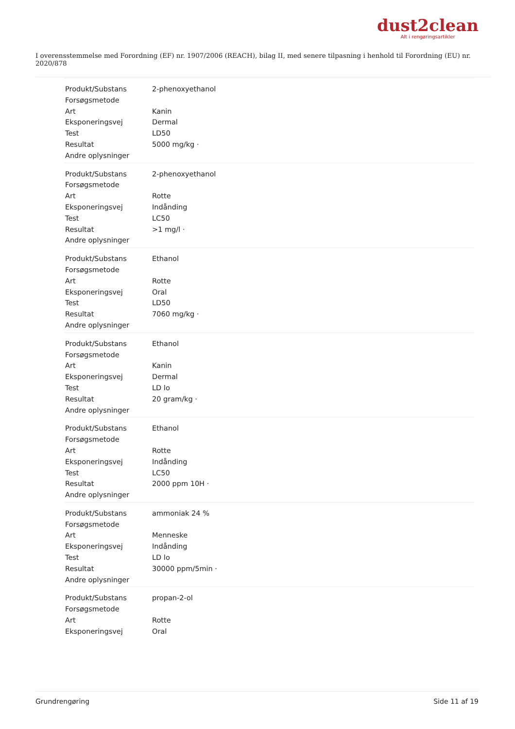dust2clean
Alt i rengøringsartikler
I overensstemmelse med Forordning (EF) nr. 1907/2006 (REACH), bilag II, med senere tilpasning i henhold til Forordning (EU) nr. 2020/878
| Produkt/Substans | 2-phenoxyethanol |
| Forsøgsmetode | |
| Art | Kanin |
| Eksponeringsvej | Dermal |
| Test | LD50 |
| Resultat | 5000 mg/kg · |
| Andre oplysninger | |
| Produkt/Substans | 2-phenoxyethanol |
| Forsøgsmetode | |
| Art | Rotte |
| Eksponeringsvej | Indånding |
| Test | LC50 |
| Resultat | >1 mg/l · |
| Andre oplysninger | |
| Produkt/Substans | Ethanol |
| Forsøgsmetode | |
| Art | Rotte |
| Eksponeringsvej | Oral |
| Test | LD50 |
| Resultat | 7060 mg/kg · |
| Andre oplysninger | |
| Produkt/Substans | Ethanol |
| Forsøgsmetode | |
| Art | Kanin |
| Eksponeringsvej | Dermal |
| Test | LD lo |
| Resultat | 20 gram/kg · |
| Andre oplysninger | |
| Produkt/Substans | Ethanol |
| Forsøgsmetode | |
| Art | Rotte |
| Eksponeringsvej | Indånding |
| Test | LC50 |
| Resultat | 2000 ppm 10H · |
| Andre oplysninger | |
| Produkt/Substans | ammoniak 24 % |
| Forsøgsmetode | |
| Art | Menneske |
| Eksponeringsvej | Indånding |
| Test | LD lo |
| Resultat | 30000 ppm/5min · |
| Andre oplysninger | |
| Produkt/Substans | propan-2-ol |
| Forsøgsmetode | |
| Art | Rotte |
| Eksponeringsvej | Oral |
Grundrengøring Side 11 af 19